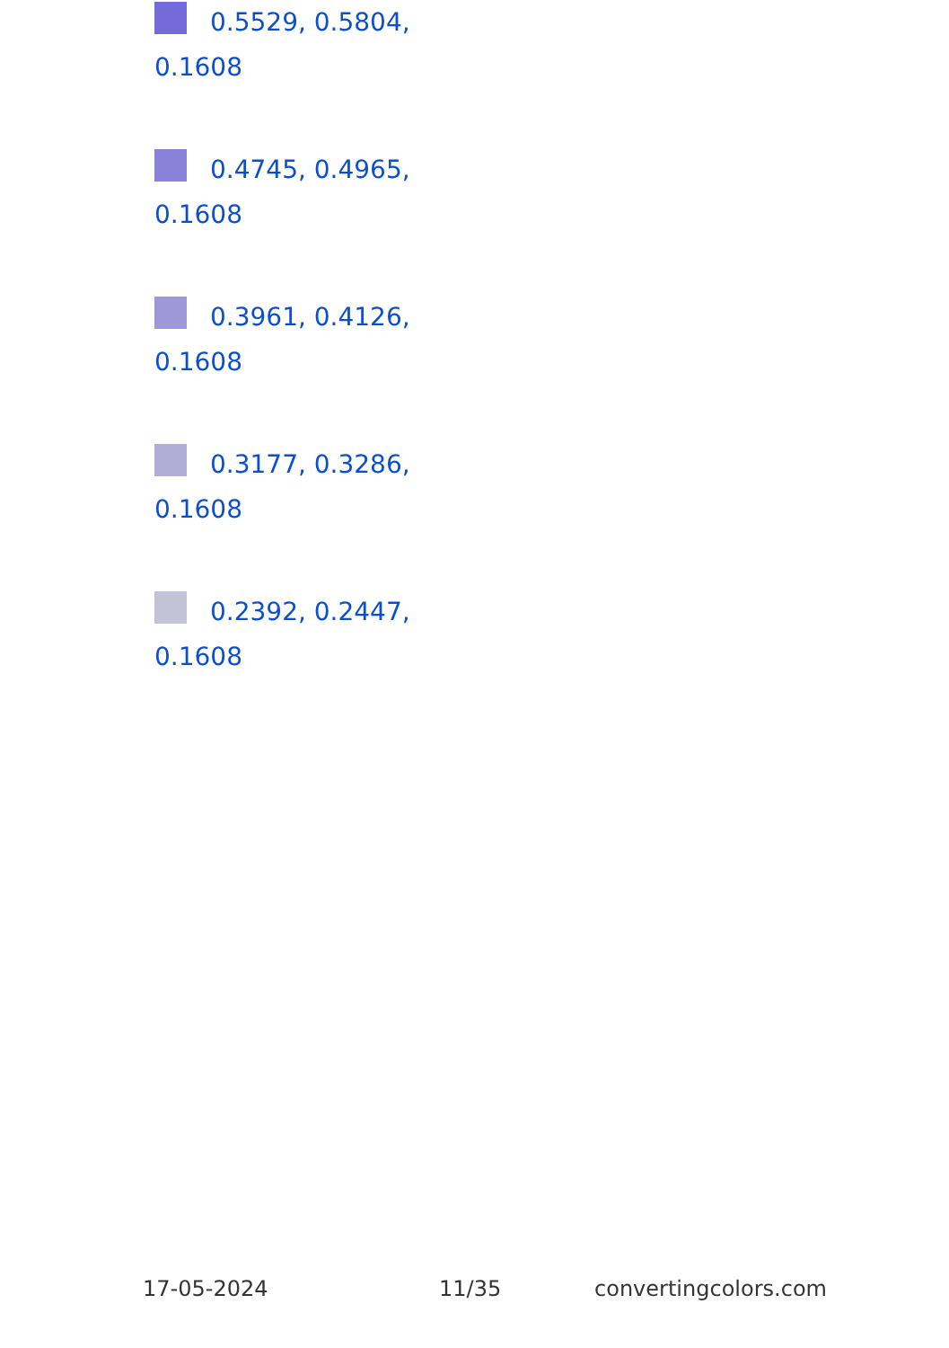0.5529, 0.5804, 0.1608
0.4745, 0.4965, 0.1608
0.3961, 0.4126, 0.1608
0.3177, 0.3286, 0.1608
0.2392, 0.2447, 0.1608
17-05-2024 11/35 convertingcolors.com